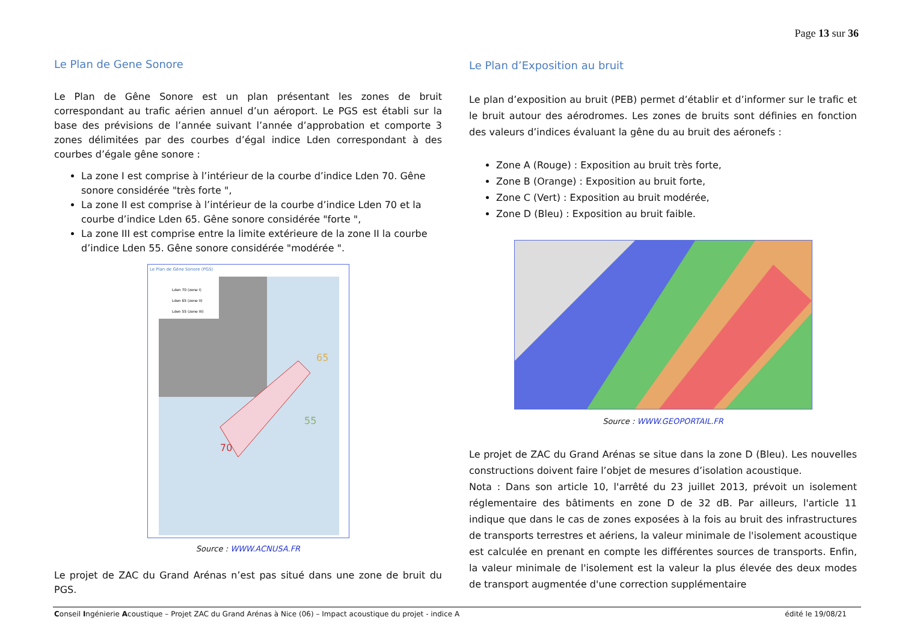Page 13 sur 36
Le Plan de Gene Sonore
Le Plan de Gêne Sonore est un plan présentant les zones de bruit correspondant au trafic aérien annuel d’un aéroport. Le PGS est établi sur la base des prévisions de l’année suivant l’année d’approbation et comporte 3 zones délimitées par des courbes d’égal indice Lden correspondant à des courbes d’égale gêne sonore :
La zone I est comprise à l’intérieur de la courbe d’indice Lden 70. Gêne sonore considérée "très forte ",
La zone II est comprise à l’intérieur de la courbe d’indice Lden 70 et la courbe d’indice Lden 65. Gêne sonore considérée "forte ",
La zone III est comprise entre la limite extérieure de la zone II la courbe d’indice Lden 55. Gêne sonore considérée "modérée ".
Le Plan de Gêne Sonore (PGS)
Lden 70 (zone I)
Lden 65 (zone II)
Lden 55 (zone III)
65
55
70
Source : WWW.ACNUSA.FR
Le projet de ZAC du Grand Arénas n’est pas situé dans une zone de bruit du PGS.
Le Plan d’Exposition au bruit
Le plan d’exposition au bruit (PEB) permet d’établir et d’informer sur le trafic et le bruit autour des aérodromes. Les zones de bruits sont définies en fonction des valeurs d’indices évaluant la gêne du au bruit des aéronefs :
Zone A (Rouge) : Exposition au bruit très forte,
Zone B (Orange) : Exposition au bruit forte,
Zone C (Vert) : Exposition au bruit modérée,
Zone D (Bleu) : Exposition au bruit faible.
Source : WWW.GEOPORTAIL.FR
Le projet de ZAC du Grand Arénas se situe dans la zone D (Bleu). Les nouvelles constructions doivent faire l’objet de mesures d’isolation acoustique.
Nota : Dans son article 10, l'arrêté du 23 juillet 2013, prévoit un isolement réglementaire des bâtiments en zone D de 32 dB. Par ailleurs, l'article 11 indique que dans le cas de zones exposées à la fois au bruit des infrastructures de transports terrestres et aériens, la valeur minimale de l'isolement acoustique est calculée en prenant en compte les différentes sources de transports. Enfin, la valeur minimale de l'isolement est la valeur la plus élevée des deux modes de transport augmentée d'une correction supplémentaire
Conseil Ingénierie Acoustique – Projet ZAC du Grand Arénas à Nice (06) – Impact acoustique du projet - indice A édité le 19/08/21